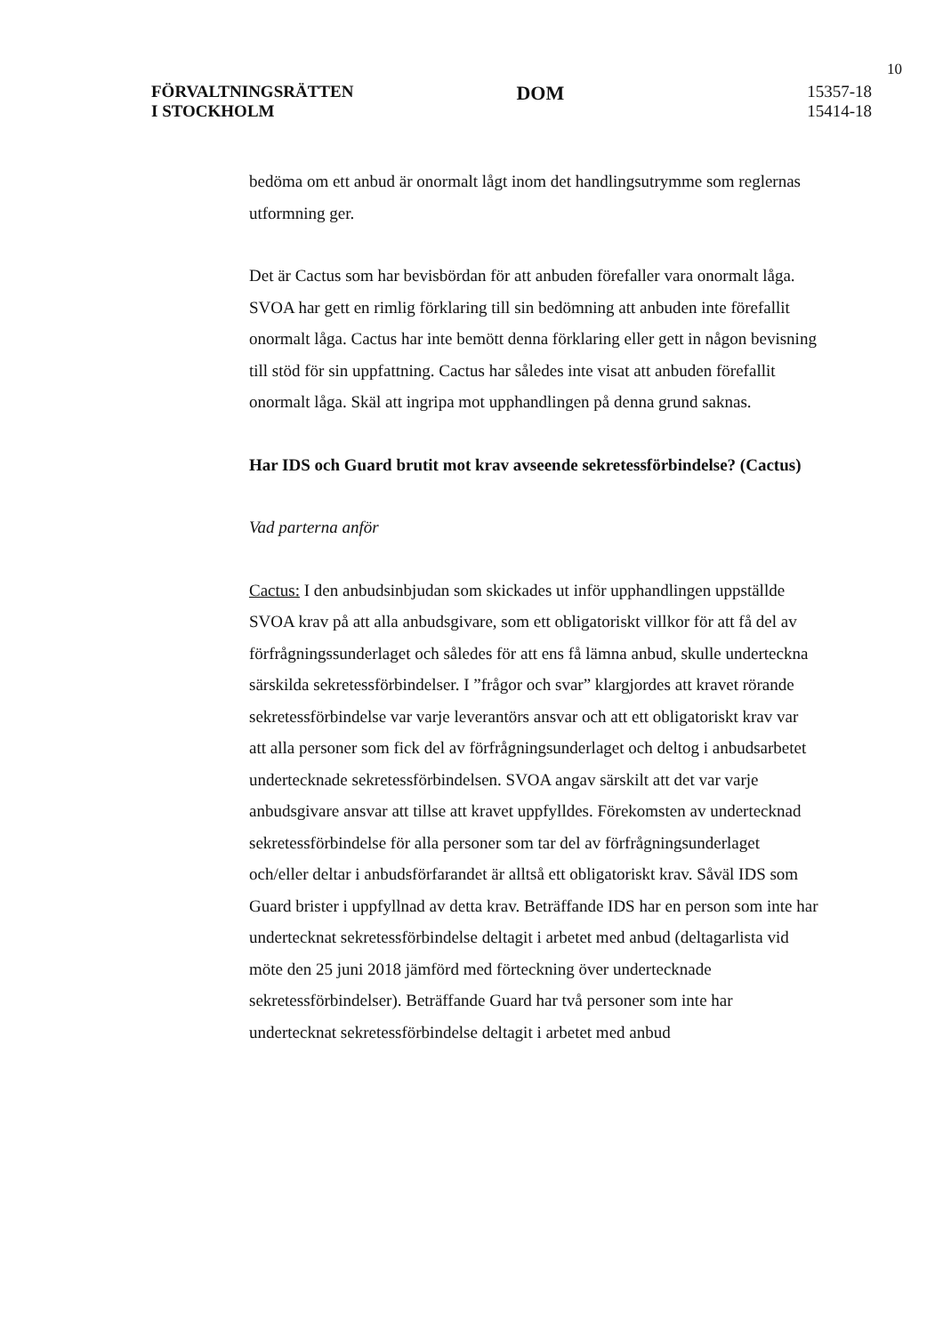10
FÖRVALTNINGSRÄTTEN
I STOCKHOLM
DOM
15357-18
15414-18
bedöma om ett anbud är onormalt lågt inom det handlingsutrymme som reglernas utformning ger.
Det är Cactus som har bevisbördan för att anbuden förefaller vara onormalt låga. SVOA har gett en rimlig förklaring till sin bedömning att anbuden inte förefallit onormalt låga. Cactus har inte bemött denna förklaring eller gett in någon bevisning till stöd för sin uppfattning. Cactus har således inte visat att anbuden förefallit onormalt låga. Skäl att ingripa mot upphandlingen på denna grund saknas.
Har IDS och Guard brutit mot krav avseende sekretessförbindelse? (Cactus)
Vad parterna anför
Cactus: I den anbudsinbjudan som skickades ut inför upphandlingen uppställde SVOA krav på att alla anbudsgivare, som ett obligatoriskt villkor för att få del av förfrågningssunderlaget och således för att ens få lämna anbud, skulle underteckna särskilda sekretessförbindelser. I ”frågor och svar” klargjordes att kravet rörande sekretessförbindelse var varje leverantörs ansvar och att ett obligatoriskt krav var att alla personer som fick del av förfrågningsunderlaget och deltog i anbudsarbetet undertecknade sekretessförbindelsen. SVOA angav särskilt att det var varje anbudsgivare ansvar att tillse att kravet uppfylldes. Förekomsten av undertecknad sekretessförbindelse för alla personer som tar del av förfrågningsunderlaget och/eller deltar i anbudsförfarandet är alltså ett obligatoriskt krav. Såväl IDS som Guard brister i uppfyllnad av detta krav. Beträffande IDS har en person som inte har undertecknat sekretessförbindelse deltagit i arbetet med anbud (deltagarlista vid möte den 25 juni 2018 jämförd med förteckning över undertecknade sekretessförbindelser). Beträffande Guard har två personer som inte har undertecknat sekretessförbindelse deltagit i arbetet med anbud